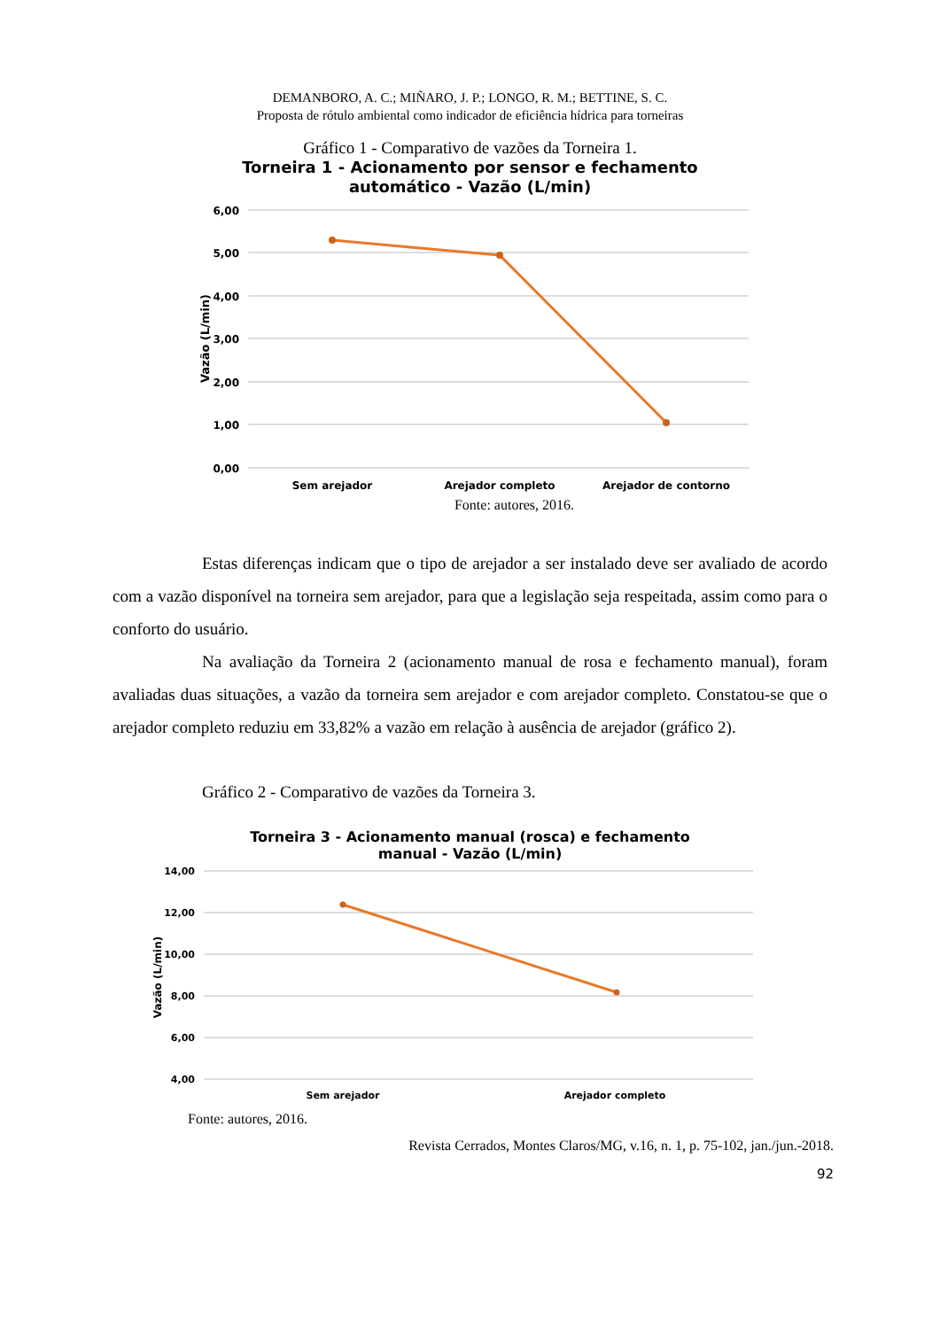DEMANBORO, A. C.; MIÑARO, J. P.; LONGO, R. M.; BETTINE, S. C.
Proposta de rótulo ambiental como indicador de eficiência hídrica para torneiras
Gráfico 1 - Comparativo de vazões da Torneira 1.
Torneira 1 - Acionamento por sensor e fechamento
automático - Vazão (L/min)
6,00
5,00
4,00
3,00
2,00
1,00
0,00
Vazão (L/min)
Sem arejador
Arejador completo
Arejador de contorno
Fonte: autores, 2016.
Estas diferenças indicam que o tipo de arejador a ser instalado deve ser avaliado de acordo com a vazão disponível na torneira sem arejador, para que a legislação seja respeitada, assim como para o conforto do usuário.
Na avaliação da Torneira 2 (acionamento manual de rosa e fechamento manual), foram avaliadas duas situações, a vazão da torneira sem arejador e com arejador completo. Constatou-se que o arejador completo reduziu em 33,82% a vazão em relação à ausência de arejador (gráfico 2).
Gráfico 2 - Comparativo de vazões da Torneira 3.
Torneira 3 - Acionamento manual (rosca) e fechamento
manual - Vazão (L/min)
14,00
12,00
10,00
8,00
6,00
4,00
Vazão (L/min)
Sem arejador
Arejador completo
Fonte: autores, 2016.
Revista Cerrados, Montes Claros/MG, v.16, n. 1, p. 75-102, jan./jun.-2018.
92